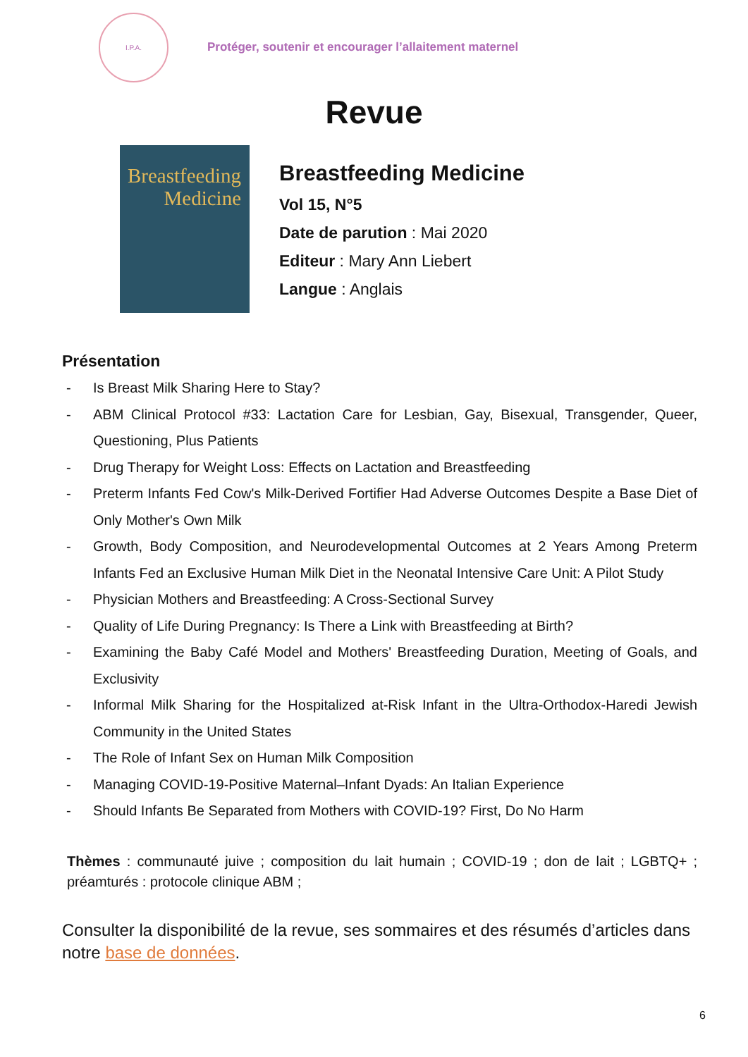I.P.A.
Protéger, soutenir et encourager l’allaitement maternel
Revue
Breastfeeding
Medicine
Breastfeeding Medicine
Vol 15, N°5
Date de parution : Mai 2020
Editeur : Mary Ann Liebert
Langue : Anglais
Présentation
- Is Breast Milk Sharing Here to Stay?
- ABM Clinical Protocol #33: Lactation Care for Lesbian, Gay, Bisexual, Transgender, Queer, Questioning, Plus Patients
- Drug Therapy for Weight Loss: Effects on Lactation and Breastfeeding
- Preterm Infants Fed Cow's Milk-Derived Fortifier Had Adverse Outcomes Despite a Base Diet of Only Mother's Own Milk
- Growth, Body Composition, and Neurodevelopmental Outcomes at 2 Years Among Preterm Infants Fed an Exclusive Human Milk Diet in the Neonatal Intensive Care Unit: A Pilot Study
- Physician Mothers and Breastfeeding: A Cross-Sectional Survey
- Quality of Life During Pregnancy: Is There a Link with Breastfeeding at Birth?
- Examining the Baby Café Model and Mothers' Breastfeeding Duration, Meeting of Goals, and Exclusivity
- Informal Milk Sharing for the Hospitalized at-Risk Infant in the Ultra-Orthodox-Haredi Jewish Community in the United States
- The Role of Infant Sex on Human Milk Composition
- Managing COVID-19-Positive Maternal–Infant Dyads: An Italian Experience
- Should Infants Be Separated from Mothers with COVID-19? First, Do No Harm
Thèmes : communauté juive ; composition du lait humain ; COVID-19 ; don de lait ; LGBTQ+ ; préamturés : protocole clinique ABM ;
Consulter la disponibilité de la revue, ses sommaires et des résumés d’articles dans notre base de données.
6